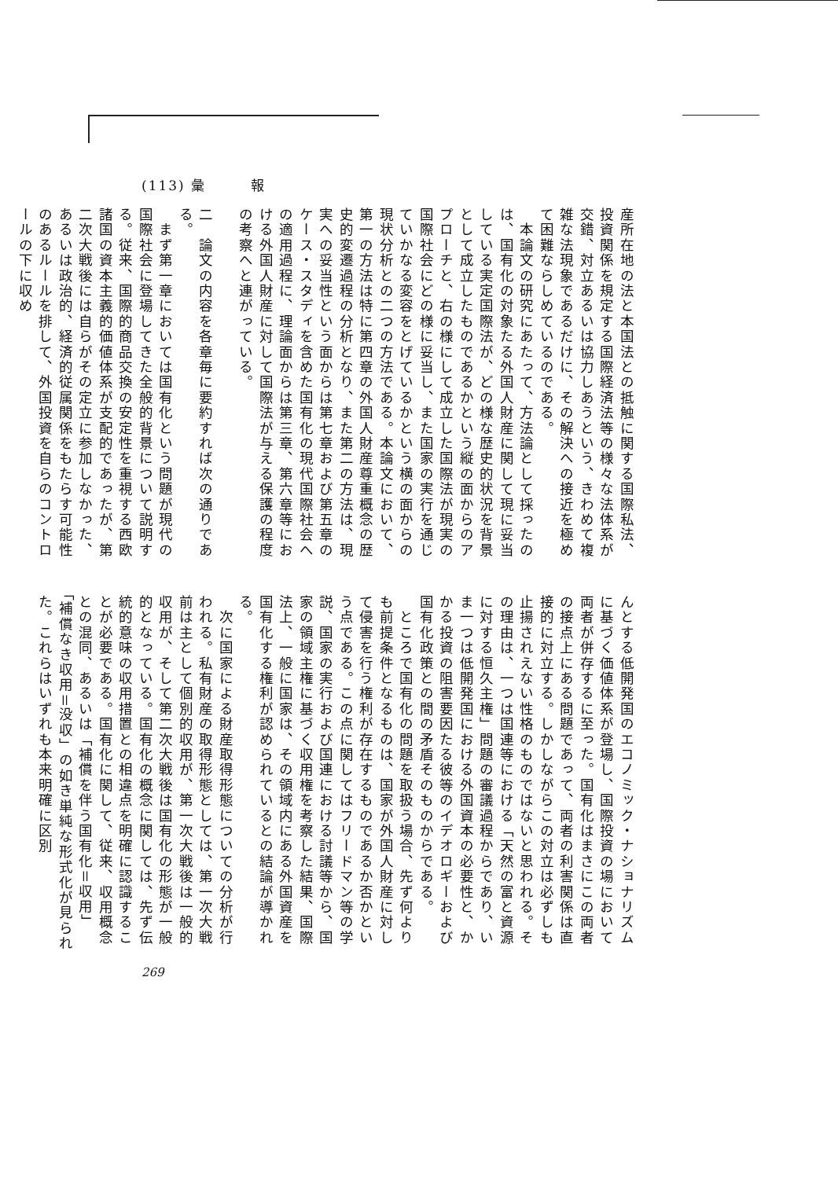(113) 彙　　　報
産所在地の法と本国法との抵触に関する国際私法、投資関係を規定する国際経済法等の様々な法体系が交錯、対立あるいは協力しあうという、きわめて複雑な法現象であるだけに、その解決への接近を極めて困難ならしめているのである。
　本論文の研究にあたって、方法論として採ったのは、国有化の対象たる外国人財産に関して現に妥当している実定国際法が、どの様な歴史的状況を背景として成立したものであるかという縦の面からのアプローチと、右の様にして成立した国際法が現実の国際社会にどの様に妥当し、また国家の実行を通じていかなる変容をとげているかという横の面からの現状分析との二つの方法である。本論文において、第一の方法は特に第四章の外国人財産尊重概念の歴史的変遷過程の分析となり、また第二の方法は、現実への妥当性という面からは第七章および第五章のケース・スタディを含めた国有化の現代国際社会への適用過程に、理論面からは第三章、第六章等における外国人財産に対して国際法が与える保護の程度の考察へと連がっている。
二　論文の内容を各章毎に要約すれば次の通りである。
　まず第一章においては国有化という問題が現代の国際社会に登場してきた全般的背景について説明する。従来、国際的商品交換の安定性を重視する西欧諸国の資本主義的価値体系が支配的であったが、第二次大戦後には自らがその定立に参加しなかった、あるいは政治的、経済的従属関係をもたらす可能性のあるルールを排して、外国投資を自らのコントロールの下に収め
んとする低開発国のエコノミック・ナショナリズムに基づく価値体系が登場し、国際投資の場において両者が併存するに至った。国有化はまさにこの両者の接点上にある問題であって、両者の利害関係は直接的に対立する。しかしながらこの対立は必ずしも止揚されえない性格のものではないと思われる。その理由は、一つは国連等における「天然の富と資源に対する恒久主権」問題の審議過程からであり、いま一つは低開発国における外国資本の必要性と、かかる投資の阻害要因たる彼等のイデオロギーおよび国有化政策との間の矛盾そのものからである。
　ところで国有化の問題を取扱う場合、先ず何よりも前提条件となるものは、国家が外国人財産に対して侵害を行う権利が存在するものであるか否かという点である。この点に関してはフリードマン等の学説、国家の実行および国連における討議等から、国家の領域主権に基づく収用権を考察した結果、国際法上、一般に国家は、その領域内にある外国資産を国有化する権利が認められているとの結論が導かれる。
　次に国家による財産取得形態についての分析が行われる。私有財産の取得形態としては、第一次大戦前は主として個別的収用が、第一次大戦後は一般的収用が、そして第二次大戦後は国有化の形態が一般的となっている。国有化の概念に関しては、先ず伝統的意味の収用措置との相違点を明確に認識することが必要である。国有化に関して、従来、収用概念との混同、あるいは「補償を伴う国有化＝収用」「補償なき収用＝没収」の如き単純な形式化が見られた。これらはいずれも本来明確に区別
269